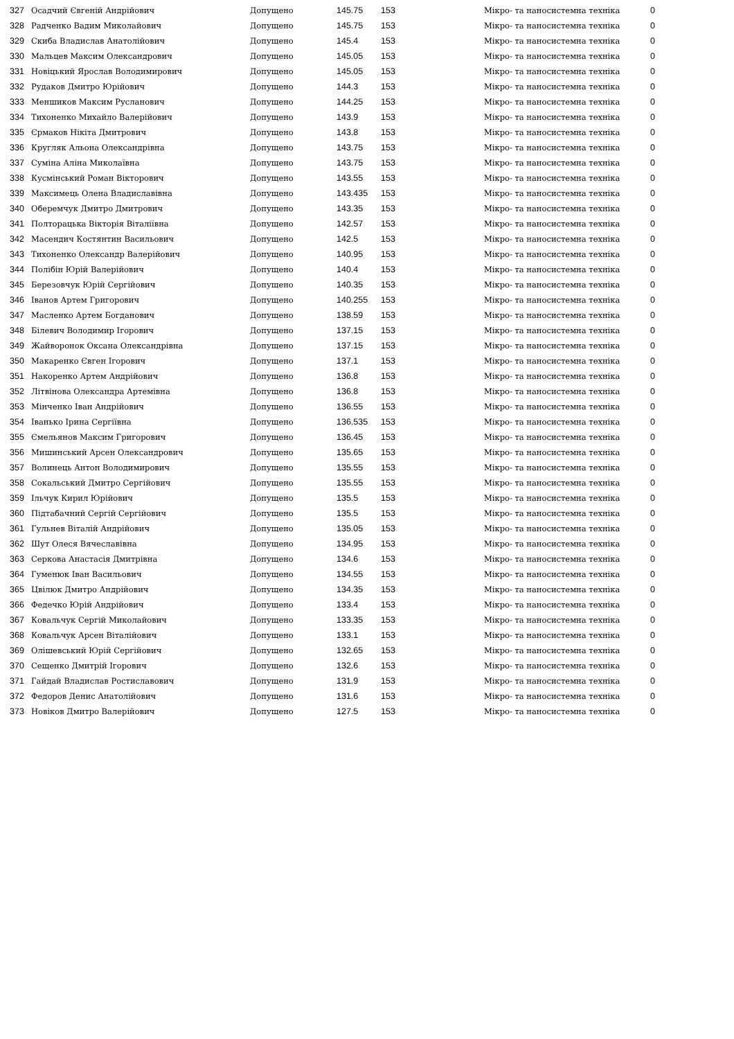| 327 | Осадчий Євгеній Андрійович | Допущено | 145.75 | 153 | Мікро- та наносистемна техніка | 0 |
| 328 | Радченко Вадим Миколайович | Допущено | 145.75 | 153 | Мікро- та наносистемна техніка | 0 |
| 329 | Скиба Владислав Анатолійович | Допущено | 145.4 | 153 | Мікро- та наносистемна техніка | 0 |
| 330 | Мальцев Максим Олександрович | Допущено | 145.05 | 153 | Мікро- та наносистемна техніка | 0 |
| 331 | Новіцький Ярослав Володимирович | Допущено | 145.05 | 153 | Мікро- та наносистемна техніка | 0 |
| 332 | Рудаков Дмитро Юрійович | Допущено | 144.3 | 153 | Мікро- та наносистемна техніка | 0 |
| 333 | Меншиков Максим Русланович | Допущено | 144.25 | 153 | Мікро- та наносистемна техніка | 0 |
| 334 | Тихоненко Михайло Валерійович | Допущено | 143.9 | 153 | Мікро- та наносистемна техніка | 0 |
| 335 | Єрмаков Нікіта Дмитрович | Допущено | 143.8 | 153 | Мікро- та наносистемна техніка | 0 |
| 336 | Кругляк Альона Олександрівна | Допущено | 143.75 | 153 | Мікро- та наносистемна техніка | 0 |
| 337 | Суміна Аліна Миколаївна | Допущено | 143.75 | 153 | Мікро- та наносистемна техніка | 0 |
| 338 | Кусмінський Роман Вікторович | Допущено | 143.55 | 153 | Мікро- та наносистемна техніка | 0 |
| 339 | Максимець Олена Владиславівна | Допущено | 143.435 | 153 | Мікро- та наносистемна техніка | 0 |
| 340 | Оберемчук Дмитро Дмитрович | Допущено | 143.35 | 153 | Мікро- та наносистемна техніка | 0 |
| 341 | Полторацька Вікторія Віталіївна | Допущено | 142.57 | 153 | Мікро- та наносистемна техніка | 0 |
| 342 | Масендич Костянтин Васильович | Допущено | 142.5 | 153 | Мікро- та наносистемна техніка | 0 |
| 343 | Тихоненко Олександр Валерійович | Допущено | 140.95 | 153 | Мікро- та наносистемна техніка | 0 |
| 344 | Полібін Юрій Валерійович | Допущено | 140.4 | 153 | Мікро- та наносистемна техніка | 0 |
| 345 | Березовчук Юрій Сергійович | Допущено | 140.35 | 153 | Мікро- та наносистемна техніка | 0 |
| 346 | Іванов Артем Григорович | Допущено | 140.255 | 153 | Мікро- та наносистемна техніка | 0 |
| 347 | Масленко Артем Богданович | Допущено | 138.59 | 153 | Мікро- та наносистемна техніка | 0 |
| 348 | Білевич Володимир Ігорович | Допущено | 137.15 | 153 | Мікро- та наносистемна техніка | 0 |
| 349 | Жайворонок Оксана Олександрівна | Допущено | 137.15 | 153 | Мікро- та наносистемна техніка | 0 |
| 350 | Макаренко Євген Ігорович | Допущено | 137.1 | 153 | Мікро- та наносистемна техніка | 0 |
| 351 | Накоренко Артем Андрійович | Допущено | 136.8 | 153 | Мікро- та наносистемна техніка | 0 |
| 352 | Літвінова Олександра Артемівна | Допущено | 136.8 | 153 | Мікро- та наносистемна техніка | 0 |
| 353 | Мінченко Іван Андрійович | Допущено | 136.55 | 153 | Мікро- та наносистемна техніка | 0 |
| 354 | Іванько Ірина Сергіївна | Допущено | 136.535 | 153 | Мікро- та наносистемна техніка | 0 |
| 355 | Ємельянов Максим Григорович | Допущено | 136.45 | 153 | Мікро- та наносистемна техніка | 0 |
| 356 | Мишинський Арсен Олександрович | Допущено | 135.65 | 153 | Мікро- та наносистемна техніка | 0 |
| 357 | Волинець Антон Володимирович | Допущено | 135.55 | 153 | Мікро- та наносистемна техніка | 0 |
| 358 | Сокальський Дмитро Сергійович | Допущено | 135.55 | 153 | Мікро- та наносистемна техніка | 0 |
| 359 | Ільчук Кирил Юрійович | Допущено | 135.5 | 153 | Мікро- та наносистемна техніка | 0 |
| 360 | Підтабачний Сергій Сергійович | Допущено | 135.5 | 153 | Мікро- та наносистемна техніка | 0 |
| 361 | Гульнев Віталій Андрійович | Допущено | 135.05 | 153 | Мікро- та наносистемна техніка | 0 |
| 362 | Шут Олеся Вячеславівна | Допущено | 134.95 | 153 | Мікро- та наносистемна техніка | 0 |
| 363 | Серкова Анастасія Дмитрівна | Допущено | 134.6 | 153 | Мікро- та наносистемна техніка | 0 |
| 364 | Гуменюк Іван Васильович | Допущено | 134.55 | 153 | Мікро- та наносистемна техніка | 0 |
| 365 | Цвілюк Дмитро Андрійович | Допущено | 134.35 | 153 | Мікро- та наносистемна техніка | 0 |
| 366 | Федечко Юрій Андрійович | Допущено | 133.4 | 153 | Мікро- та наносистемна техніка | 0 |
| 367 | Ковальчук Сергій Миколайович | Допущено | 133.35 | 153 | Мікро- та наносистемна техніка | 0 |
| 368 | Ковальчук Арсен Віталійович | Допущено | 133.1 | 153 | Мікро- та наносистемна техніка | 0 |
| 369 | Олішевський Юрій Сергійович | Допущено | 132.65 | 153 | Мікро- та наносистемна техніка | 0 |
| 370 | Сещенко Дмитрій Ігорович | Допущено | 132.6 | 153 | Мікро- та наносистемна техніка | 0 |
| 371 | Гайдай Владислав Ростиславович | Допущено | 131.9 | 153 | Мікро- та наносистемна техніка | 0 |
| 372 | Федоров Денис Анатолійович | Допущено | 131.6 | 153 | Мікро- та наносистемна техніка | 0 |
| 373 | Новіков Дмитро Валерійович | Допущено | 127.5 | 153 | Мікро- та наносистемна техніка | 0 |